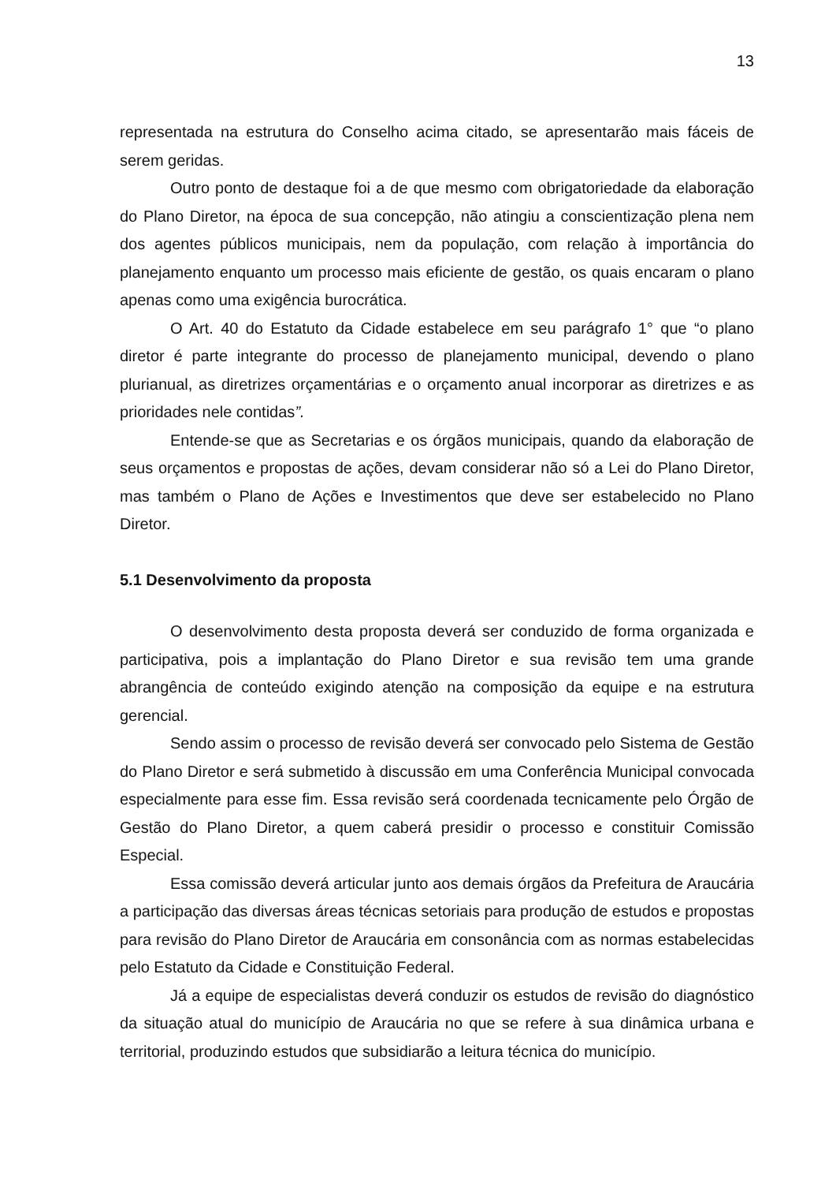13
representada na estrutura do Conselho acima citado, se apresentarão mais fáceis de serem geridas.
Outro ponto de destaque foi a de que mesmo com obrigatoriedade da elaboração do Plano Diretor, na época de sua concepção, não atingiu a conscientização plena nem dos agentes públicos municipais, nem da população, com relação à importância do planejamento enquanto um processo mais eficiente de gestão, os quais encaram o plano apenas como uma exigência burocrática.
O Art. 40 do Estatuto da Cidade estabelece em seu parágrafo 1° que “o plano diretor é parte integrante do processo de planejamento municipal, devendo o plano plurianual, as diretrizes orçamentárias e o orçamento anual incorporar as diretrizes e as prioridades nele contidas”.
Entende-se que as Secretarias e os órgãos municipais, quando da elaboração de seus orçamentos e propostas de ações, devam considerar não só a Lei do Plano Diretor, mas também o Plano de Ações e Investimentos que deve ser estabelecido no Plano Diretor.
5.1 Desenvolvimento da proposta
O desenvolvimento desta proposta deverá ser conduzido de forma organizada e participativa, pois a implantação do Plano Diretor e sua revisão tem uma grande abrangência de conteúdo exigindo atenção na composição da equipe e na estrutura gerencial.
Sendo assim o processo de revisão deverá ser convocado pelo Sistema de Gestão do Plano Diretor e será submetido à discussão em uma Conferência Municipal convocada especialmente para esse fim. Essa revisão será coordenada tecnicamente pelo Órgão de Gestão do Plano Diretor, a quem caberá presidir o processo e constituir Comissão Especial.
Essa comissão deverá articular junto aos demais órgãos da Prefeitura de Araucária a participação das diversas áreas técnicas setoriais para produção de estudos e propostas para revisão do Plano Diretor de Araucária em consonância com as normas estabelecidas pelo Estatuto da Cidade e Constituição Federal.
Já a equipe de especialistas deverá conduzir os estudos de revisão do diagnóstico da situação atual do município de Araucária no que se refere à sua dinâmica urbana e territorial, produzindo estudos que subsidiarão a leitura técnica do município.